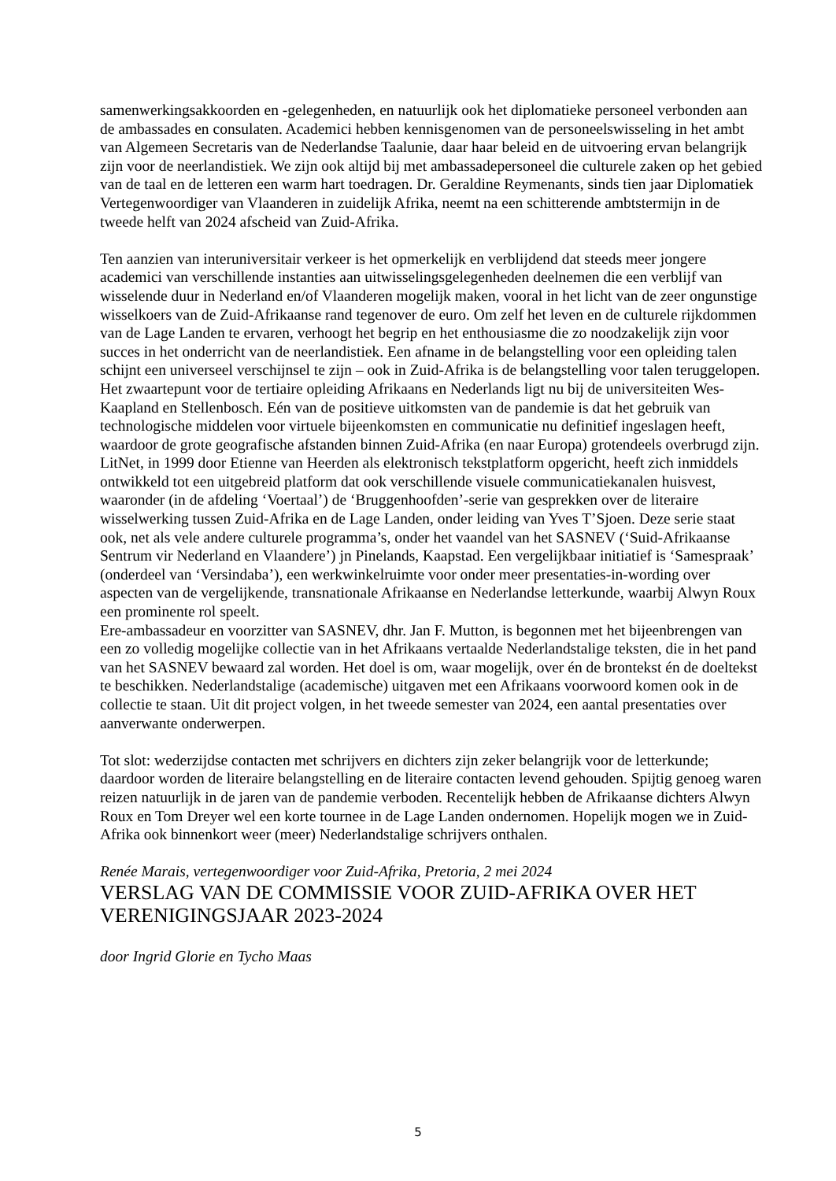samenwerkingsakkoorden en -gelegenheden, en natuurlijk ook het diplomatieke personeel verbonden aan de ambassades en consulaten. Academici hebben kennisgenomen van de personeelswisseling in het ambt van Algemeen Secretaris van de Nederlandse Taalunie, daar haar beleid en de uitvoering ervan belangrijk zijn voor de neerlandistiek. We zijn ook altijd bij met ambassadepersoneel die culturele zaken op het gebied van de taal en de letteren een warm hart toedragen. Dr. Geraldine Reymenants, sinds tien jaar Diplomatiek Vertegenwoordiger van Vlaanderen in zuidelijk Afrika, neemt na een schitterende ambtstermijn in de tweede helft van 2024 afscheid van Zuid-Afrika.
Ten aanzien van interuniversitair verkeer is het opmerkelijk en verblijdend dat steeds meer jongere academici van verschillende instanties aan uitwisselingsgelegenheden deelnemen die een verblijf van wisselende duur in Nederland en/of Vlaanderen mogelijk maken, vooral in het licht van de zeer ongunstige wisselkoers van de Zuid-Afrikaanse rand tegenover de euro. Om zelf het leven en de culturele rijkdommen van de Lage Landen te ervaren, verhoogt het begrip en het enthousiasme die zo noodzakelijk zijn voor succes in het onderricht van de neerlandistiek. Een afname in de belangstelling voor een opleiding talen schijnt een universeel verschijnsel te zijn – ook in Zuid-Afrika is de belangstelling voor talen teruggelopen. Het zwaartepunt voor de tertiaire opleiding Afrikaans en Nederlands ligt nu bij de universiteiten Wes-Kaapland en Stellenbosch. Eén van de positieve uitkomsten van de pandemie is dat het gebruik van technologische middelen voor virtuele bijeenkomsten en communicatie nu definitief ingeslagen heeft, waardoor de grote geografische afstanden binnen Zuid-Afrika (en naar Europa) grotendeels overbrugd zijn. LitNet, in 1999 door Etienne van Heerden als elektronisch tekstplatform opgericht, heeft zich inmiddels ontwikkeld tot een uitgebreid platform dat ook verschillende visuele communicatiekanalen huisvest, waaronder (in de afdeling ‘Voertaal’) de ‘Bruggenhoofden’-serie van gesprekken over de literaire wisselwerking tussen Zuid-Afrika en de Lage Landen, onder leiding van Yves T’Sjoen. Deze serie staat ook, net als vele andere culturele programma’s, onder het vaandel van het SASNEV (‘Suid-Afrikaanse Sentrum vir Nederland en Vlaandere’) jn Pinelands, Kaapstad. Een vergelijkbaar initiatief is ‘Samespraak’ (onderdeel van ‘Versindaba’), een werkwinkelruimte voor onder meer presentaties-in-wording over aspecten van de vergelijkende, transnationale Afrikaanse en Nederlandse letterkunde, waarbij Alwyn Roux een prominente rol speelt.
Ere-ambassadeur en voorzitter van SASNEV, dhr. Jan F. Mutton, is begonnen met het bijeenbrengen van een zo volledig mogelijke collectie van in het Afrikaans vertaalde Nederlandstalige teksten, die in het pand van het SASNEV bewaard zal worden. Het doel is om, waar mogelijk, over én de brontekst én de doeltekst te beschikken. Nederlandstalige (academische) uitgaven met een Afrikaans voorwoord komen ook in de collectie te staan. Uit dit project volgen, in het tweede semester van 2024, een aantal presentaties over aanverwante onderwerpen.
Tot slot: wederzijdse contacten met schrijvers en dichters zijn zeker belangrijk voor de letterkunde; daardoor worden de literaire belangstelling en de literaire contacten levend gehouden. Spijtig genoeg waren reizen natuurlijk in de jaren van de pandemie verboden. Recentelijk hebben de Afrikaanse dichters Alwyn Roux en Tom Dreyer wel een korte tournee in de Lage Landen ondernomen. Hopelijk mogen we in Zuid-Afrika ook binnenkort weer (meer) Nederlandstalige schrijvers onthalen.
Renée Marais, vertegenwoordiger voor Zuid-Afrika, Pretoria, 2 mei 2024
VERSLAG VAN DE COMMISSIE VOOR ZUID-AFRIKA OVER HET VERENIGINGSJAAR 2023-2024
door Ingrid Glorie en Tycho Maas
5